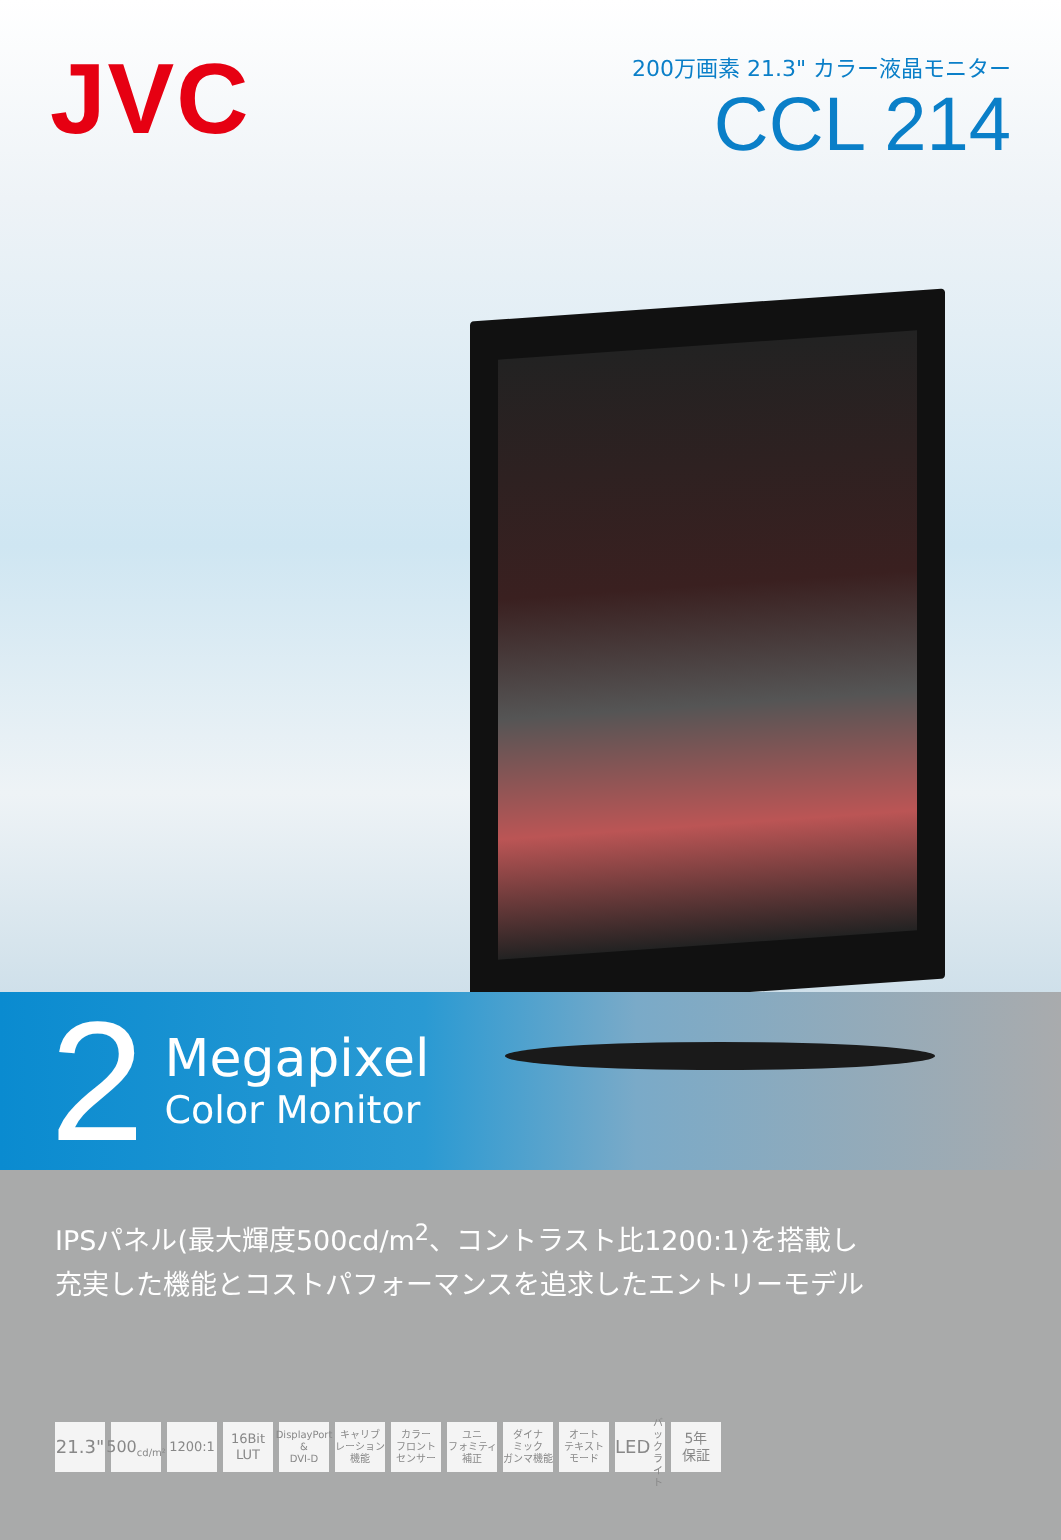JVC
200万画素 21.3" カラー液晶モニター
CCL 214
2
Megapixel
Color Monitor
IPSパネル(最大輝度500cd/m<sup>2</sup>、コントラスト比1200:1)を搭載し
充実した機能とコストパフォーマンスを追求したエントリーモデル
21.3"
500
cd/m²
1200:1 16Bit
LUT
DisplayPort
&
DVI-D
キャリブ
レーション
機能
カラー
フロント
センサー
ユニ
フォミティ
補正
ダイナ
ミック
ガンマ機能
オート
テキスト
モード
LED
バックライト
5年
保証